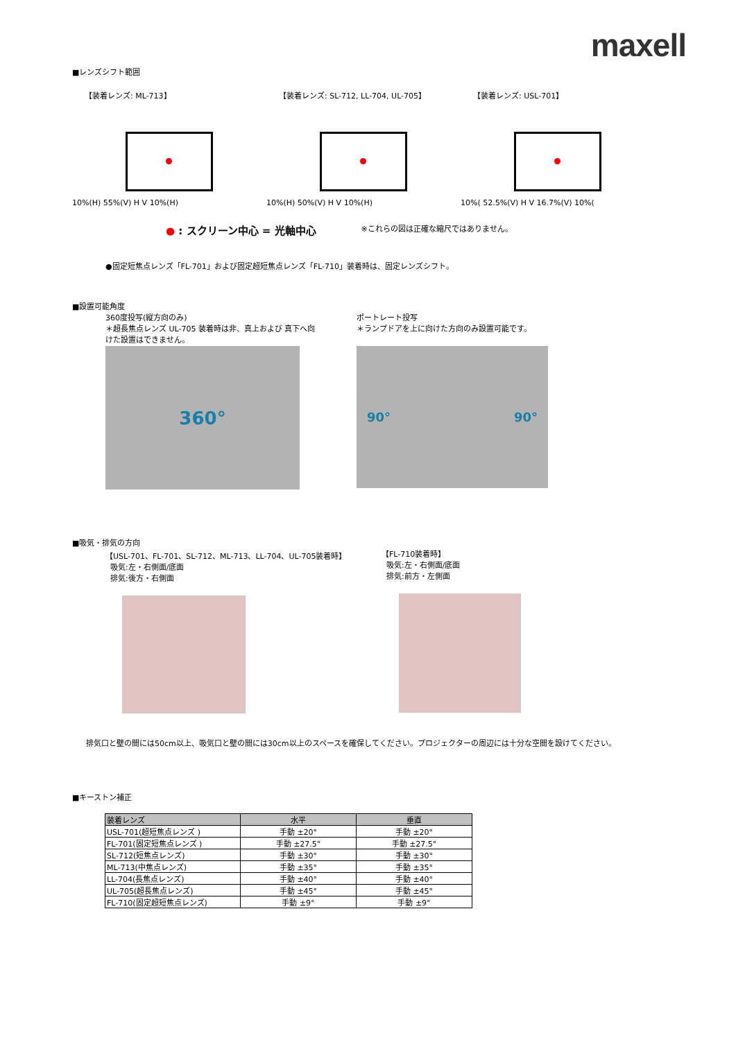maxell
■レンズシフト範囲
【装着レンズ: ML-713】
10%(H) 55%(V) H V 10%(H)
【装着レンズ: SL-712, LL-704, UL-705】
10%(H) 50%(V) H V 10%(H)
【装着レンズ: USL-701】
10%( 52.5%(V) H V 16.7%(V) 10%(
● : スクリーン中心 = 光軸中心
※これらの図は正確な縮尺ではありません。
●固定短焦点レンズ「FL-701」および固定超短焦点レンズ「FL-710」装着時は、固定レンズシフト。
■設置可能角度
360度投写(縦方向のみ)
＊超長焦点レンズ UL-705 装着時は非、真上および 真下へ向けた設置はできません。
360°
ポートレート投写
＊ランプドアを上に向けた方向のみ設置可能です。
90° 90°
■吸気・排気の方向
【USL-701、FL-701、SL-712、ML-713、LL-704、UL-705装着時】
吸気:左・右側面/底面
排気:後方・右側面
【FL-710装着時】
吸気:左・右側面/底面
排気:前方・左側面
排気口と壁の間には50cm以上、吸気口と壁の間には30cm以上のスペースを確保してください。プロジェクターの周辺には十分な空間を設けてください。
■キーストン補正
| 装着レンズ | 水平 | 垂直 |
| --- | --- | --- |
| USL-701(超短焦点レンズ ) | 手動 ±20° | 手動 ±20° |
| FL-701(固定短焦点レンズ ) | 手動 ±27.5° | 手動 ±27.5° |
| SL-712(短焦点レンズ) | 手動 ±30° | 手動 ±30° |
| ML-713(中焦点レンズ) | 手動 ±35° | 手動 ±35° |
| LL-704(長焦点レンズ) | 手動 ±40° | 手動 ±40° |
| UL-705(超長焦点レンズ) | 手動 ±45° | 手動 ±45° |
| FL-710(固定超短焦点レンズ) | 手動 ±9° | 手動 ±9° |